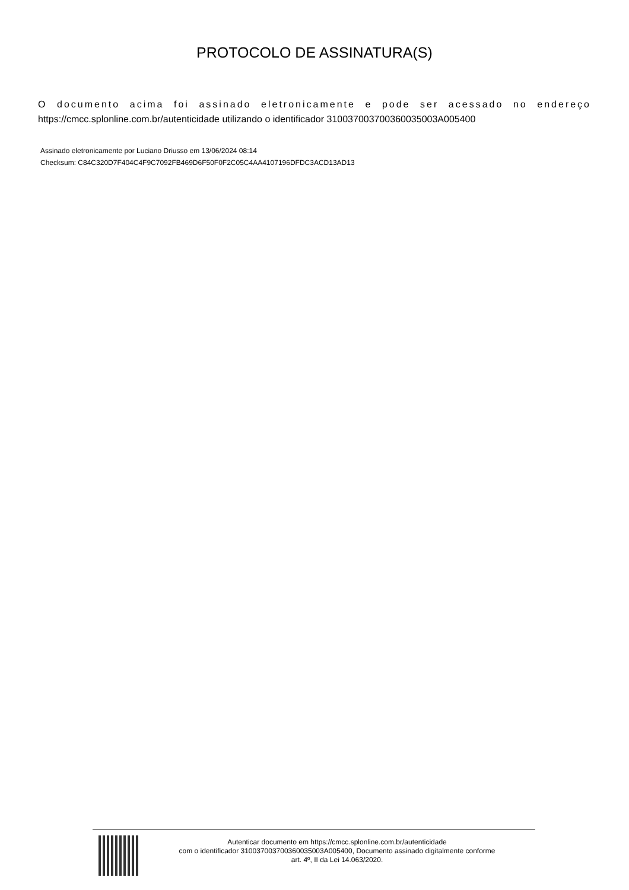PROTOCOLO DE ASSINATURA(S)
O documento acima foi assinado eletronicamente e pode ser acessado no endereço
https://cmcc.splonline.com.br/autenticidade utilizando o identificador 310037003700360035003A005400
Assinado eletronicamente por Luciano Driusso em 13/06/2024 08:14
Checksum: C84C320D7F404C4F9C7092FB469D6F50F0F2C05C4AA4107196DFDC3ACD13AD13
Autenticar documento em https://cmcc.splonline.com.br/autenticidade
com o identificador 310037003700360035003A005400, Documento assinado digitalmente conforme
art. 4º, II da Lei 14.063/2020.